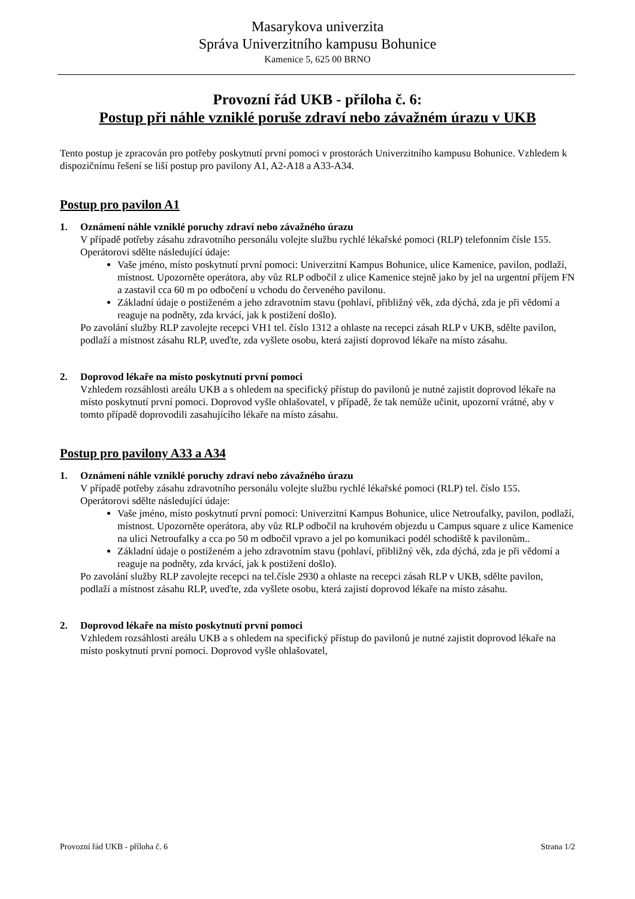Masarykova univerzita
Správa Univerzitního kampusu Bohunice
Kamenice 5, 625 00 BRNO
Provozní řád UKB - příloha č. 6:
Postup při náhle vzniklé poruše zdraví nebo závažném úrazu v UKB
Tento postup je zpracován pro potřeby poskytnutí první pomoci v prostorách Univerzitního kampusu Bohunice. Vzhledem k dispozičnímu řešení se liší postup pro pavilony A1, A2-A18 a A33-A34.
Postup pro pavilon A1
1. Oznámení náhle vzniklé poruchy zdraví nebo závažného úrazu
V případě potřeby zásahu zdravotního personálu volejte službu rychlé lékařské pomoci (RLP) telefonním čísle 155.
Operátorovi sdělte následující údaje:
Vaše jméno, místo poskytnutí první pomoci: Univerzitní Kampus Bohunice, ulice Kamenice, pavilon, podlaží, místnost. Upozorněte operátora, aby vůz RLP odbočil z ulice Kamenice stejně jako by jel na urgentní příjem FN a zastavil cca 60 m po odbočení u vchodu do červeného pavilonu.
Základní údaje o postiženém a jeho zdravotním stavu (pohlaví, přibližný věk, zda dýchá, zda je při vědomí a reaguje na podněty, zda krvácí, jak k postižení došlo).
Po zavolání služby RLP zavolejte recepci VH1 tel. číslo 1312 a ohlaste na recepci zásah RLP v UKB, sdělte pavilon, podlaží a místnost zásahu RLP, uveďte, zda vyšlete osobu, která zajistí doprovod lékaře na místo zásahu.
2. Doprovod lékaře na místo poskytnutí první pomoci
Vzhledem rozsáhlosti areálu UKB a s ohledem na specifický přístup do pavilonů je nutné zajistit doprovod lékaře na místo poskytnutí první pomoci. Doprovod vyšle ohlašovatel, v případě, že tak nemůže učinit, upozorní vrátné, aby v tomto případě doprovodili zasahujícího lékaře na místo zásahu.
Postup pro pavilony A33 a A34
1. Oznámení náhle vzniklé poruchy zdraví nebo závažného úrazu
V případě potřeby zásahu zdravotního personálu volejte službu rychlé lékařské pomoci (RLP) tel. číslo 155.
Operátorovi sdělte následující údaje:
Vaše jméno, místo poskytnutí první pomoci: Univerzitní Kampus Bohunice, ulice Netroufalky, pavilon, podlaží, místnost. Upozorněte operátora, aby vůz RLP odbočil na kruhovém objezdu u Campus square z ulice Kamenice na ulici Netroufalky a cca po 50 m odbočil vpravo a jel po komunikaci podél schodiště k pavilonům..
Základní údaje o postiženém a jeho zdravotním stavu (pohlaví, přibližný věk, zda dýchá, zda je při vědomí a reaguje na podněty, zda krvácí, jak k postižení došlo).
Po zavolání služby RLP zavolejte recepci na tel.čísle 2930 a ohlaste na recepci zásah RLP v UKB, sdělte pavilon, podlaží a místnost zásahu RLP, uveďte, zda vyšlete osobu, která zajistí doprovod lékaře na místo zásahu.
2. Doprovod lékaře na místo poskytnutí první pomoci
Vzhledem rozsáhlosti areálu UKB a s ohledem na specifický přístup do pavilonů je nutné zajistit doprovod lékaře na místo poskytnutí první pomoci. Doprovod vyšle ohlašovatel,
Provozní řád UKB - příloha č. 6 Strana 1/2